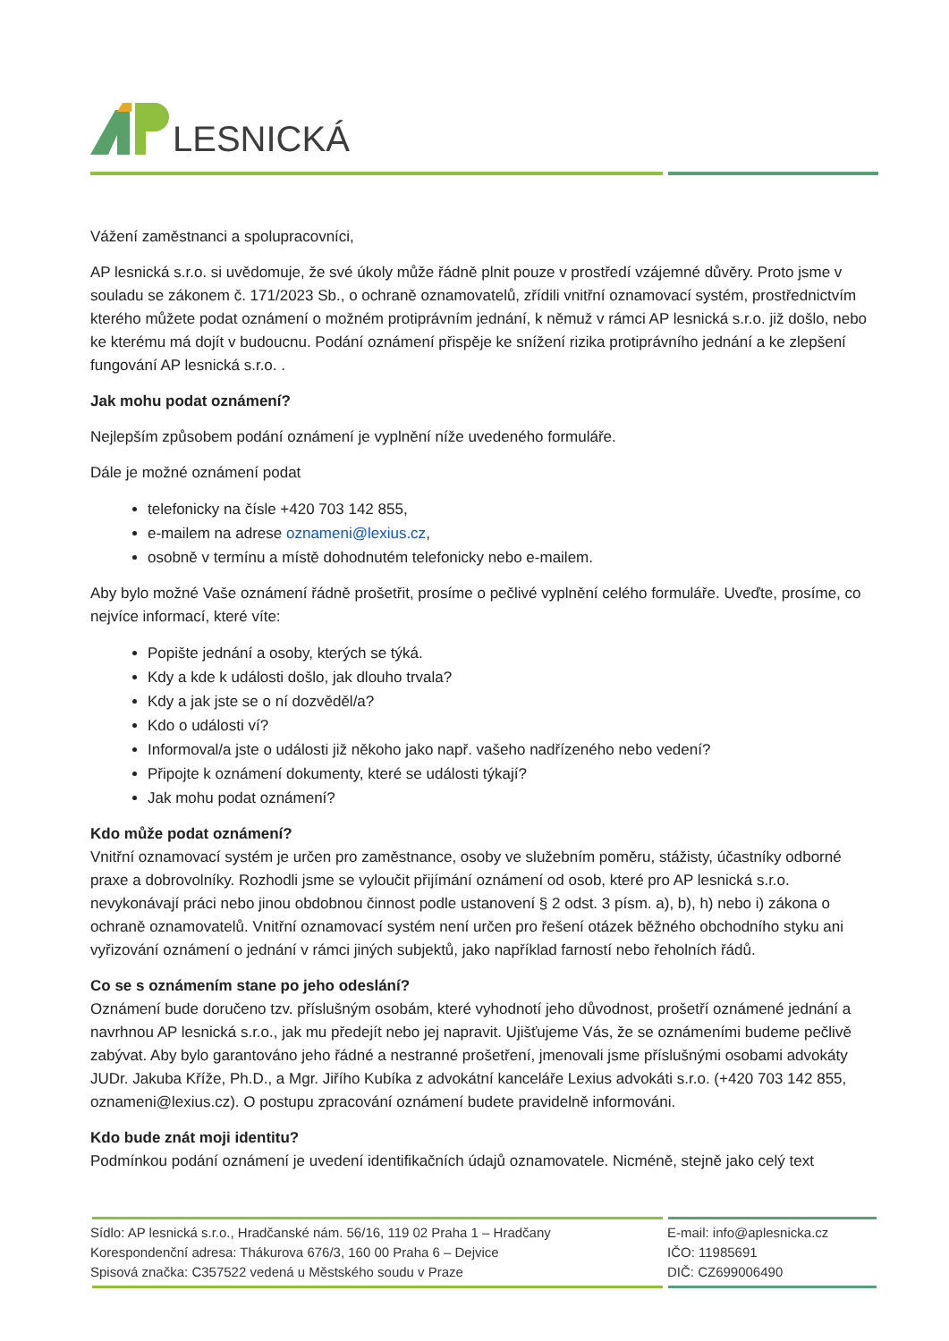LESNICKÁ
Vážení zaměstnanci a spolupracovníci,
AP lesnická s.r.o. si uvědomuje, že své úkoly může řádně plnit pouze v prostředí vzájemné důvěry. Proto jsme v souladu se zákonem č. 171/2023 Sb., o ochraně oznamovatelů, zřídili vnitřní oznamovací systém, prostřednictvím kterého můžete podat oznámení o možném protiprávním jednání, k němuž v rámci AP lesnická s.r.o. již došlo, nebo ke kterému má dojít v budoucnu. Podání oznámení přispěje ke snížení rizika protiprávního jednání a ke zlepšení fungování AP lesnická s.r.o. .
Jak mohu podat oznámení?
Nejlepším způsobem podání oznámení je vyplnění níže uvedeného formuláře.
Dále je možné oznámení podat
telefonicky na čísle +420 703 142 855,
e-mailem na adrese oznameni@lexius.cz,
osobně v termínu a místě dohodnutém telefonicky nebo e-mailem.
Aby bylo možné Vaše oznámení řádně prošetřit, prosíme o pečlivé vyplnění celého formuláře. Uveďte, prosíme, co nejvíce informací, které víte:
Popište jednání a osoby, kterých se týká.
Kdy a kde k události došlo, jak dlouho trvala?
Kdy a jak jste se o ní dozvěděl/a?
Kdo o události ví?
Informoval/a jste o události již někoho jako např. vašeho nadřízeného nebo vedení?
Připojte k oznámení dokumenty, které se události týkají?
Jak mohu podat oznámení?
Kdo může podat oznámení?
Vnitřní oznamovací systém je určen pro zaměstnance, osoby ve služebním poměru, stážisty, účastníky odborné praxe a dobrovolníky. Rozhodli jsme se vyloučit přijímání oznámení od osob, které pro AP lesnická s.r.o. nevykonávají práci nebo jinou obdobnou činnost podle ustanovení § 2 odst. 3 písm. a), b), h) nebo i) zákona o ochraně oznamovatelů. Vnitřní oznamovací systém není určen pro řešení otázek běžného obchodního styku ani vyřizování oznámení o jednání v rámci jiných subjektů, jako například farností nebo řeholních řádů.
Co se s oznámením stane po jeho odeslání?
Oznámení bude doručeno tzv. příslušným osobám, které vyhodnotí jeho důvodnost, prošetří oznámené jednání a navrhnou AP lesnická s.r.o., jak mu předejít nebo jej napravit. Ujišťujeme Vás, že se oznámeními budeme pečlivě zabývat. Aby bylo garantováno jeho řádné a nestranné prošetření, jmenovali jsme příslušnými osobami advokáty JUDr. Jakuba Kříže, Ph.D., a Mgr. Jiřího Kubíka z advokátní kanceláře Lexius advokáti s.r.o. (+420 703 142 855, oznameni@lexius.cz). O postupu zpracování oznámení budete pravidelně informováni.
Kdo bude znát moji identitu?
Podmínkou podání oznámení je uvedení identifikačních údajů oznamovatele. Nicméně, stejně jako celý text
Sídlo: AP lesnická s.r.o., Hradčanské nám. 56/16, 119 02 Praha 1 – Hradčany
Korespondenční adresa: Thákurova 676/3, 160 00 Praha 6 – Dejvice
Spisová značka: C357522 vedená u Městského soudu v Praze
E-mail: info@aplesnicka.cz
IČO: 11985691
DIČ: CZ699006490